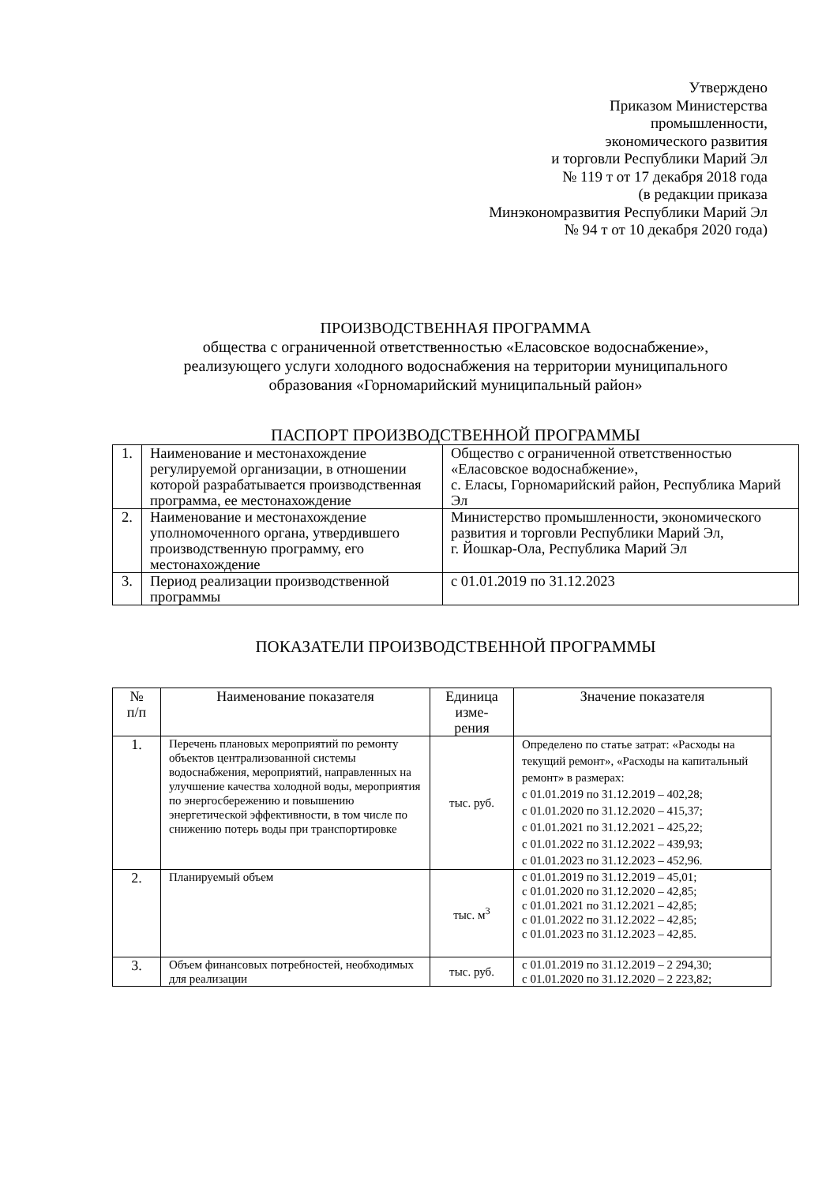Утверждено
Приказом Министерства
промышленности,
экономического развития
и торговли Республики Марий Эл
№ 119 т от 17 декабря 2018 года
(в редакции приказа
Минэкономразвития Республики Марий Эл
№ 94 т от 10 декабря 2020 года)
ПРОИЗВОДСТВЕННАЯ ПРОГРАММА
общества с ограниченной ответственностью «Еласовское водоснабжение»,
реализующего услуги холодного водоснабжения на территории муниципального
образования «Горномарийский муниципальный район»
ПАСПОРТ ПРОИЗВОДСТВЕННОЙ ПРОГРАММЫ
| 1. | Наименование и местонахождение регулируемой организации, в отношении которой разрабатывается производственная программа, ее местонахождение | Общество с ограниченной ответственностью «Еласовское водоснабжение», с. Еласы, Горномарийский район, Республика Марий Эл |
| 2. | Наименование и местонахождение уполномоченного органа, утвердившего производственную программу, его местонахождение | Министерство промышленности, экономического развития и торговли Республики Марий Эл, г. Йошкар-Ола, Республика Марий Эл |
| 3. | Период реализации производственной программы | с 01.01.2019 по 31.12.2023 |
ПОКАЗАТЕЛИ ПРОИЗВОДСТВЕННОЙ ПРОГРАММЫ
| № п/п | Наименование показателя | Единица изме- рения | Значение показателя |
| --- | --- | --- | --- |
| 1. | Перечень плановых мероприятий по ремонту объектов централизованной системы водоснабжения, мероприятий, направленных на улучшение качества холодной воды, мероприятия по энергосбережению и повышению энергетической эффективности, в том числе по снижению потерь воды при транспортировке | тыс. руб. | Определено по статье затрат: «Расходы на текущий ремонт», «Расходы на капитальный ремонт» в размерах: с 01.01.2019 по 31.12.2019 – 402,28; с 01.01.2020 по 31.12.2020 – 415,37; с 01.01.2021 по 31.12.2021 – 425,22; с 01.01.2022 по 31.12.2022 – 439,93; с 01.01.2023 по 31.12.2023 – 452,96. |
| 2. | Планируемый объем | тыс. м<sup>3</sup> | с 01.01.2019 по 31.12.2019 – 45,01; с 01.01.2020 по 31.12.2020 – 42,85; с 01.01.2021 по 31.12.2021 – 42,85; с 01.01.2022 по 31.12.2022 – 42,85; с 01.01.2023 по 31.12.2023 – 42,85. |
| 3. | Объем финансовых потребностей, необходимых для реализации | тыс. руб. | с 01.01.2019 по 31.12.2019 – 2 294,30; с 01.01.2020 по 31.12.2020 – 2 223,82; |